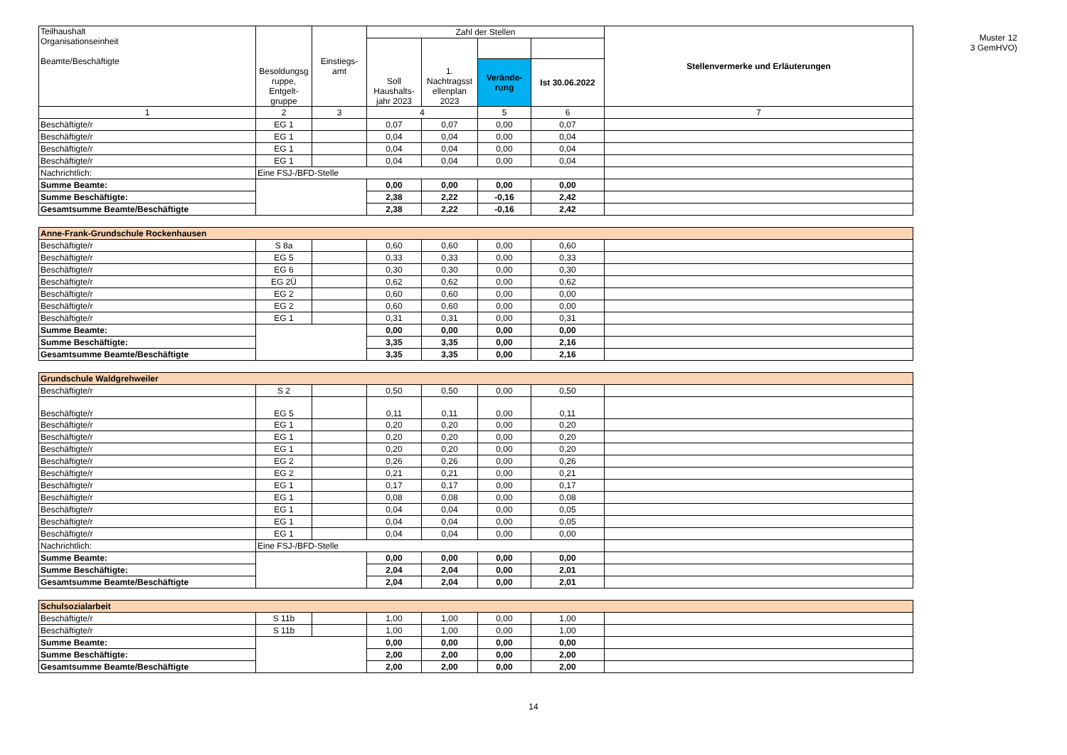| Teilhaushalt Organisationseinheit Beamte/Beschäftigte | Besoldungsg ruppe, Entgelt-gruppe | Einstiegs-amt | Zahl der Stellen | | | | Stellenvermerke und Erläuterungen |
| --- | --- | --- | --- | --- | --- | --- | --- |
| | | | Soll Haushalts-jahr 2023 | 1. Nachtragsst ellenplan 2023 | | | |
| | | | | | Verände-rung | Ist 30.06.2022 | |
| 1 | 2 | 3 | 4 | | 5 | 6 | 7 |
| Beschäftigte/r | EG 1 | | 0,07 | 0,07 | 0,00 | 0,07 | |
| Beschäftigte/r | EG 1 | | 0,04 | 0,04 | 0,00 | 0,04 | |
| Beschäftigte/r | EG 1 | | 0,04 | 0,04 | 0,00 | 0,04 | |
| Beschäftigte/r | EG 1 | | 0,04 | 0,04 | 0,00 | 0,04 | |
| Nachrichtlich: | Eine FSJ-/BFD-Stelle | | | | | | |
| Summe Beamte: | | | 0,00 | 0,00 | 0,00 | 0,00 | |
| Summe Beschäftigte: | | | 2,38 | 2,22 | -0,16 | 2,42 | |
| Gesamtsumme Beamte/Beschäftigte | | | 2,38 | 2,22 | -0,16 | 2,42 | |
| Anne-Frank-Grundschule Rockenhausen | | | | | | | |
| Beschäftigte/r | S 8a | | 0,60 | 0,60 | 0,00 | 0,60 | |
| Beschäftigte/r | EG 5 | | 0,33 | 0,33 | 0,00 | 0,33 | |
| Beschäftigte/r | EG 6 | | 0,30 | 0,30 | 0,00 | 0,30 | |
| Beschäftigte/r | EG 2Ü | | 0,62 | 0,62 | 0,00 | 0,62 | |
| Beschäftigte/r | EG 2 | | 0,60 | 0,60 | 0,00 | 0,00 | |
| Beschäftigte/r | EG 2 | | 0,60 | 0,60 | 0,00 | 0,00 | |
| Beschäftigte/r | EG 1 | | 0,31 | 0,31 | 0,00 | 0,31 | |
| Summe Beamte: | | | 0,00 | 0,00 | 0,00 | 0,00 | |
| Summe Beschäftigte: | | | 3,35 | 3,35 | 0,00 | 2,16 | |
| Gesamtsumme Beamte/Beschäftigte | | | 3,35 | 3,35 | 0,00 | 2,16 | |
| Grundschule Waldgrehweiler | | | | | | | |
| Beschäftigte/r | S 2 | | 0,50 | 0,50 | 0,00 | 0,50 | |
| Beschäftigte/r | EG 5 | | 0,11 | 0,11 | 0,00 | 0,11 | |
| Beschäftigte/r | EG 1 | | 0,20 | 0,20 | 0,00 | 0,20 | |
| Beschäftigte/r | EG 1 | | 0,20 | 0,20 | 0,00 | 0,20 | |
| Beschäftigte/r | EG 1 | | 0,20 | 0,20 | 0,00 | 0,20 | |
| Beschäftigte/r | EG 2 | | 0,26 | 0,26 | 0,00 | 0,26 | |
| Beschäftigte/r | EG 2 | | 0,21 | 0,21 | 0,00 | 0,21 | |
| Beschäftigte/r | EG 1 | | 0,17 | 0,17 | 0,00 | 0,17 | |
| Beschäftigte/r | EG 1 | | 0,08 | 0,08 | 0,00 | 0,08 | |
| Beschäftigte/r | EG 1 | | 0,04 | 0,04 | 0,00 | 0,05 | |
| Beschäftigte/r | EG 1 | | 0,04 | 0,04 | 0,00 | 0,05 | |
| Beschäftigte/r | EG 1 | | 0,04 | 0,04 | 0,00 | 0,00 | |
| Nachrichtlich: | Eine FSJ-/BFD-Stelle | | | | | | |
| Summe Beamte: | | | 0,00 | 0,00 | 0,00 | 0,00 | |
| Summe Beschäftigte: | | | 2,04 | 2,04 | 0,00 | 2,01 | |
| Gesamtsumme Beamte/Beschäftigte | | | 2,04 | 2,04 | 0,00 | 2,01 | |
| Schulsozialarbeit | | | | | | | |
| Beschäftigte/r | S 11b | | 1,00 | 1,00 | 0,00 | 1,00 | |
| Beschäftigte/r | S 11b | | 1,00 | 1,00 | 0,00 | 1,00 | |
| Summe Beamte: | | | 0,00 | 0,00 | 0,00 | 0,00 | |
| Summe Beschäftigte: | | | 2,00 | 2,00 | 0,00 | 2,00 | |
| Gesamtsumme Beamte/Beschäftigte | | | 2,00 | 2,00 | 0,00 | 2,00 | |
Muster 12
3 GemHVO)
14